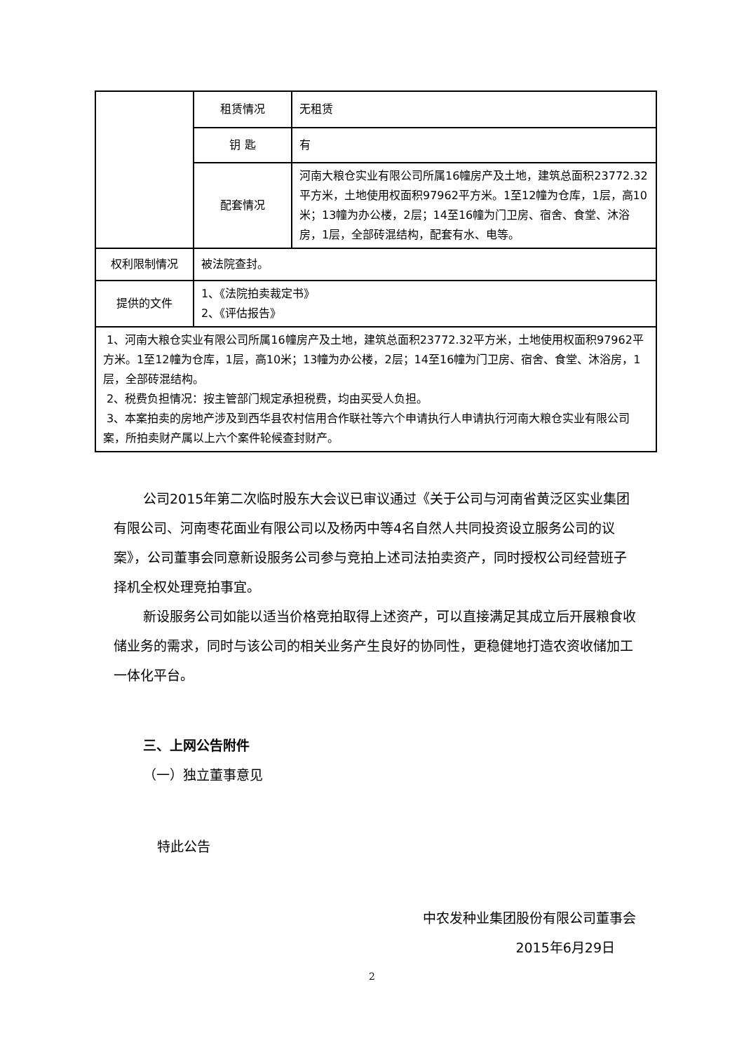| | 租赁情况 | 无租赁 |
| | 钥 匙 | 有 |
| | 配套情况 | 河南大粮仓实业有限公司所属16幢房产及土地，建筑总面积23772.32平方米，土地使用权面积97962平方米。1至12幢为仓库，1层，高10米；13幢为办公楼，2层；14至16幢为门卫房、宿舍、食堂、沐浴房，1层，全部砖混结构，配套有水、电等。 |
| 权利限制情况 | 被法院查封。 | |
| 提供的文件 | 1、《法院拍卖裁定书》 2、《评估报告》 | |
| 1、河南大粮仓实业有限公司所属16幢房产及土地，建筑总面积23772.32平方米，土地使用权面积97962平方米。1至12幢为仓库，1层，高10米；13幢为办公楼，2层；14至16幢为门卫房、宿舍、食堂、沐浴房，1层，全部砖混结构。 2、税费负担情况：按主管部门规定承担税费，均由买受人负担。 3、本案拍卖的房地产涉及到西华县农村信用合作联社等六个申请执行人申请执行河南大粮仓实业有限公司案，所拍卖财产属以上六个案件轮候查封财产。 | | |
公司2015年第二次临时股东大会议已审议通过《关于公司与河南省黄泛区实业集团有限公司、河南枣花面业有限公司以及杨丙中等4名自然人共同投资设立服务公司的议案》，公司董事会同意新设服务公司参与竞拍上述司法拍卖资产，同时授权公司经营班子择机全权处理竞拍事宜。
新设服务公司如能以适当价格竞拍取得上述资产，可以直接满足其成立后开展粮食收储业务的需求，同时与该公司的相关业务产生良好的协同性，更稳健地打造农资收储加工一体化平台。
三、上网公告附件
（一）独立董事意见
特此公告
中农发种业集团股份有限公司董事会
2015年6月29日
2